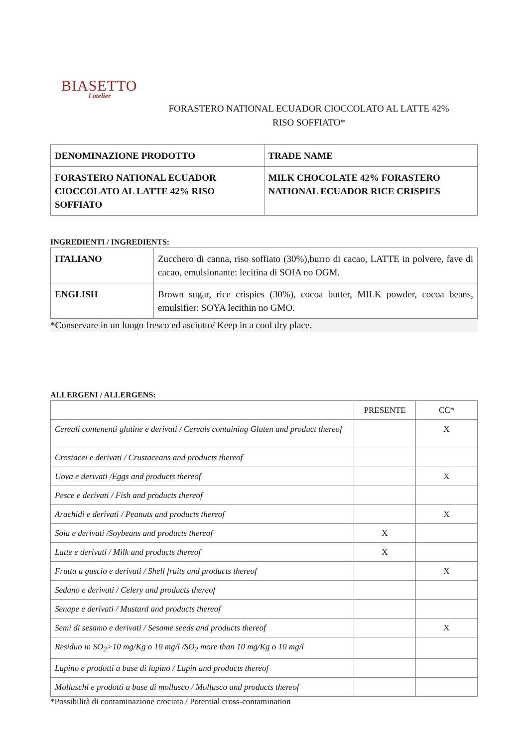BIASETTO
l'atelier
FORASTERO NATIONAL ECUADOR CIOCCOLATO AL LATTE 42%
RISO SOFFIATO*
| DENOMINAZIONE PRODOTTO | TRADE NAME |
| FORASTERO NATIONAL ECUADOR CIOCCOLATO AL LATTE 42% RISO SOFFIATO | MILK CHOCOLATE 42% FORASTERO NATIONAL ECUADOR RICE CRISPIES |
INGREDIENTI / INGREDIENTS:
| ITALIANO | Zucchero di canna, riso soffiato (30%),burro di cacao, LATTE in polvere, fave di cacao, emulsionante: lecitina di SOIA no OGM. |
| ENGLISH | Brown sugar, rice crispies (30%), cocoa butter, MILK powder, cocoa beans, emulsifier: SOYA lecithin no GMO. |
*Conservare in un luogo fresco ed asciutto/ Keep in a cool dry place.
ALLERGENI / ALLERGENS:
| | PRESENTE | CC* |
| Cereali contenenti glutine e derivati / Cereals containing Gluten and product thereof | | X |
| Crostacei e derivati / Crustaceans and products thereof | | |
| Uova e derivati /Eggs and products thereof | | X |
| Pesce e derivati / Fish and products thereof | | |
| Arachidi e derivati / Peanuts and products thereof | | X |
| Soia e derivati /Soybeans and products thereof | X | |
| Latte e derivati / Milk and products thereof | X | |
| Frutta a guscio e derivati / Shell fruits and products thereof | | X |
| Sedano e derivati / Celery and products thereof | | |
| Senape e derivati / Mustard and products thereof | | |
| Semi di sesamo e derivati / Sesame seeds and products thereof | | X |
| Residuo in SO<sub>2</sub>>10 mg/Kg o 10 mg/l /SO<sub>2</sub> more than 10 mg/Kg o 10 mg/l | | |
| Lupino e prodotti a base di lupino / Lupin and products thereof | | |
| Molluschi e prodotti a base di mollusco / Mollusco and products thereof | | |
*Possibilità di contaminazione crociata / Potential cross-contamination